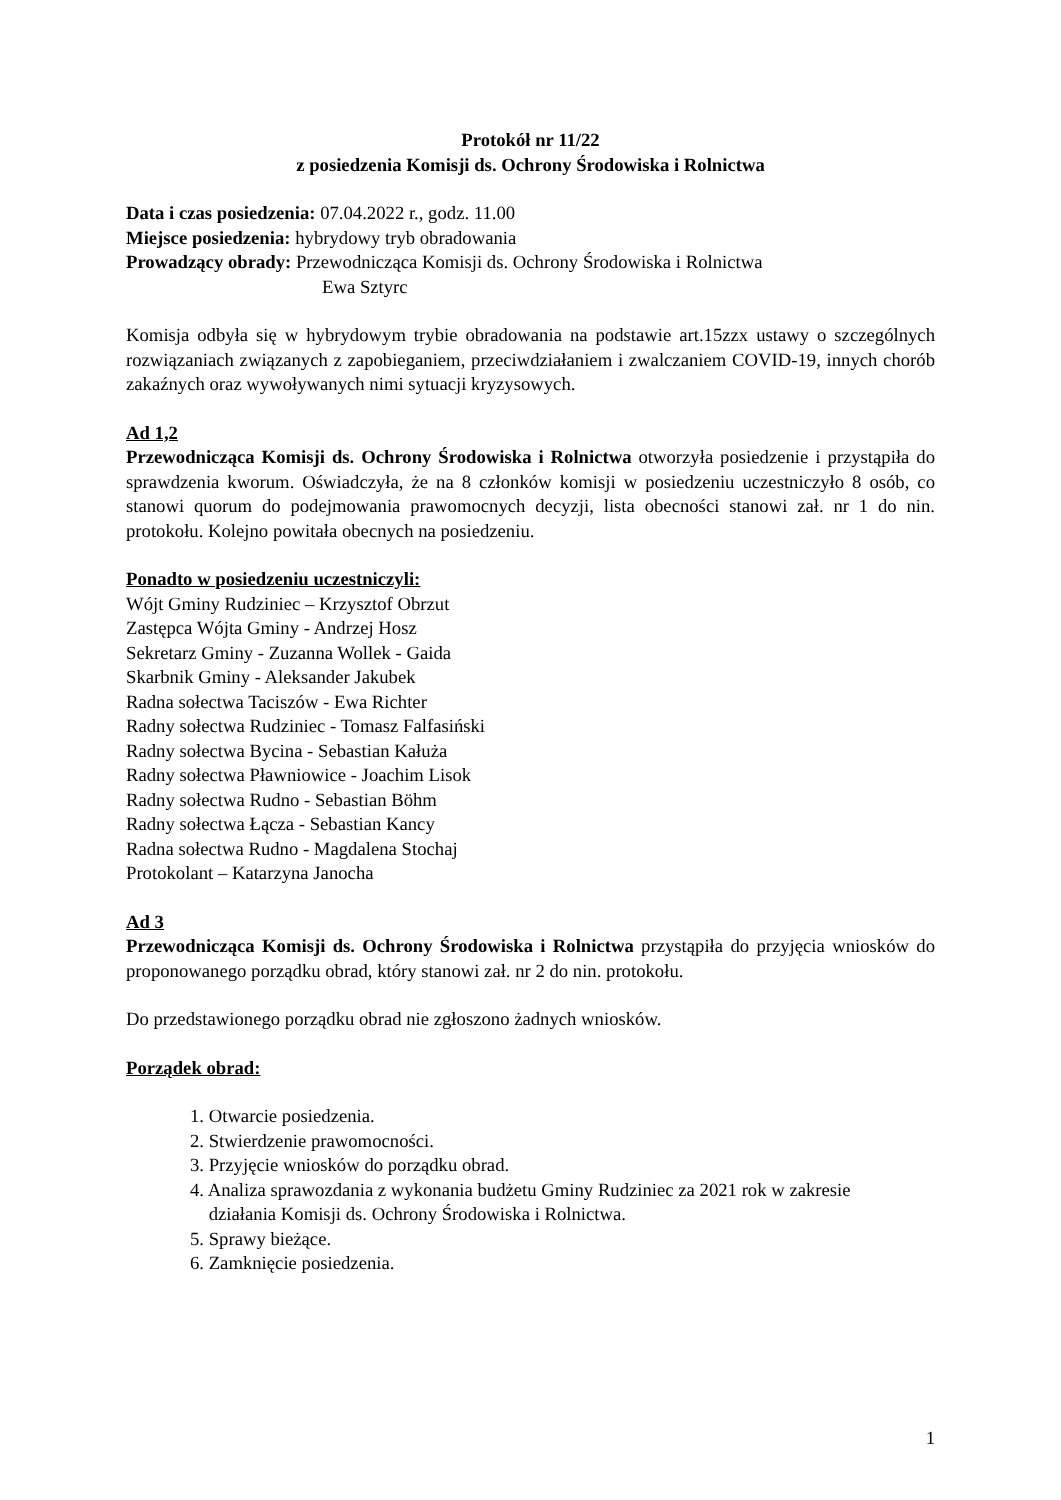Protokół nr 11/22
z posiedzenia Komisji ds. Ochrony Środowiska i Rolnictwa
Data i czas posiedzenia: 07.04.2022 r., godz. 11.00
Miejsce posiedzenia: hybrydowy tryb obradowania
Prowadzący obrady: Przewodnicząca Komisji ds. Ochrony Środowiska i Rolnictwa
Ewa Sztyrc
Komisja odbyła się w hybrydowym trybie obradowania na podstawie art.15zzx ustawy o szczególnych rozwiązaniach związanych z zapobieganiem, przeciwdziałaniem i zwalczaniem COVID-19, innych chorób zakaźnych oraz wywoływanych nimi sytuacji kryzysowych.
Ad 1,2
Przewodnicząca Komisji ds. Ochrony Środowiska i Rolnictwa otworzyła posiedzenie i przystąpiła do sprawdzenia kworum. Oświadczyła, że na 8 członków komisji w posiedzeniu uczestniczyło 8 osób, co stanowi quorum do podejmowania prawomocnych decyzji, lista obecności stanowi zał. nr 1 do nin. protokołu. Kolejno powitała obecnych na posiedzeniu.
Ponadto w posiedzeniu uczestniczyli:
Wójt Gminy Rudziniec – Krzysztof Obrzut
Zastępca Wójta Gminy - Andrzej Hosz
Sekretarz Gminy - Zuzanna Wollek - Gaida
Skarbnik Gminy - Aleksander Jakubek
Radna sołectwa Taciszów - Ewa Richter
Radny sołectwa Rudziniec - Tomasz Falfasiński
Radny sołectwa Bycina - Sebastian Kałuża
Radny sołectwa Pławniowice - Joachim Lisok
Radny sołectwa Rudno - Sebastian Böhm
Radny sołectwa Łącza - Sebastian Kancy
Radna sołectwa Rudno - Magdalena Stochaj
Protokolant – Katarzyna Janocha
Ad 3
Przewodnicząca Komisji ds. Ochrony Środowiska i Rolnictwa przystąpiła do przyjęcia wniosków do proponowanego porządku obrad, który stanowi zał. nr 2 do nin. protokołu.
Do przedstawionego porządku obrad nie zgłoszono żadnych wniosków.
Porządek obrad:
1. Otwarcie posiedzenia.
2. Stwierdzenie prawomocności.
3. Przyjęcie wniosków do porządku obrad.
4. Analiza sprawozdania z wykonania budżetu Gminy Rudziniec za 2021 rok w zakresie
działania Komisji ds. Ochrony Środowiska i Rolnictwa.
5. Sprawy bieżące.
6. Zamknięcie posiedzenia.
1